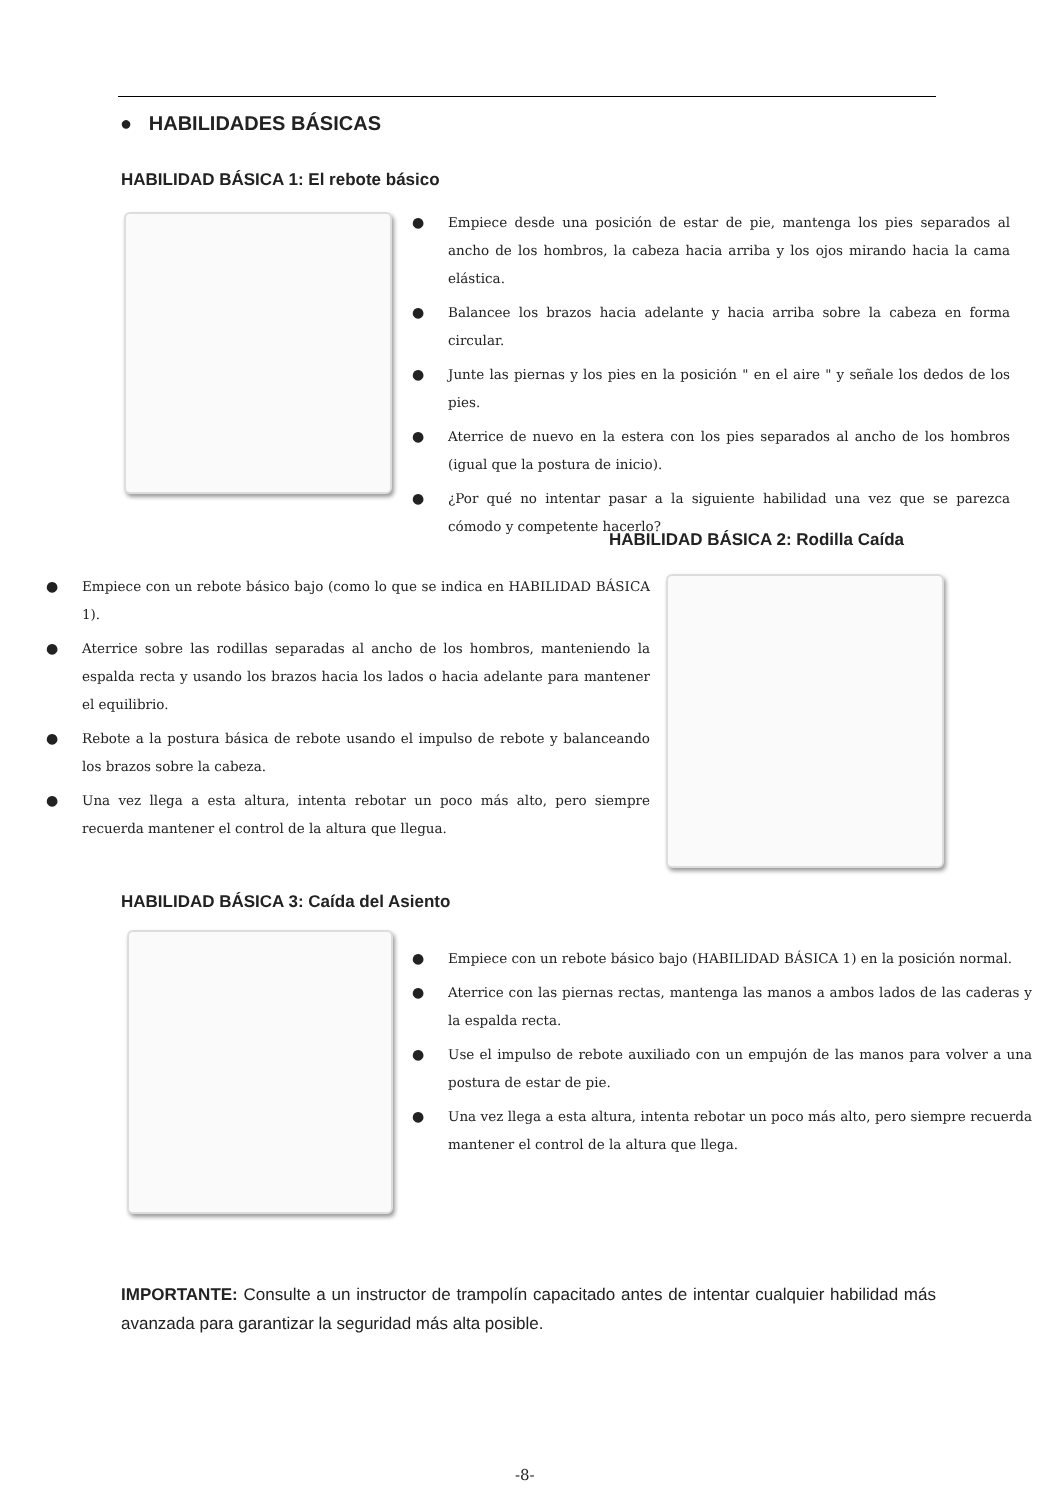● HABILIDADES BÁSICAS
HABILIDAD BÁSICA 1: El rebote básico
● Empiece desde una posición de estar de pie, mantenga los pies separados al ancho de los hombros, la cabeza hacia arriba y los ojos mirando hacia la cama elástica.
● Balancee los brazos hacia adelante y hacia arriba sobre la cabeza en forma circular.
● Junte las piernas y los pies en la posición " en el aire " y señale los dedos de los pies.
● Aterrice de nuevo en la estera con los pies separados al ancho de los hombros (igual que la postura de inicio).
● ¿Por qué no intentar pasar a la siguiente habilidad una vez que se parezca cómodo y competente hacerlo?
HABILIDAD BÁSICA 2: Rodilla Caída
● Empiece con un rebote básico bajo (como lo que se indica en HABILIDAD BÁSICA 1).
● Aterrice sobre las rodillas separadas al ancho de los hombros, manteniendo la espalda recta y usando los brazos hacia los lados o hacia adelante para mantener el equilibrio.
● Rebote a la postura básica de rebote usando el impulso de rebote y balanceando los brazos sobre la cabeza.
● Una vez llega a esta altura, intenta rebotar un poco más alto, pero siempre recuerda mantener el control de la altura que llegua.
HABILIDAD BÁSICA 3: Caída del Asiento
● Empiece con un rebote básico bajo (HABILIDAD BÁSICA 1) en la posición normal.
● Aterrice con las piernas rectas, mantenga las manos a ambos lados de las caderas y la espalda recta.
● Use el impulso de rebote auxiliado con un empujón de las manos para volver a una postura de estar de pie.
● Una vez llega a esta altura, intenta rebotar un poco más alto, pero siempre recuerda mantener el control de la altura que llega.
IMPORTANTE: Consulte a un instructor de trampolín capacitado antes de intentar cualquier habilidad más avanzada para garantizar la seguridad más alta posible.
-8-